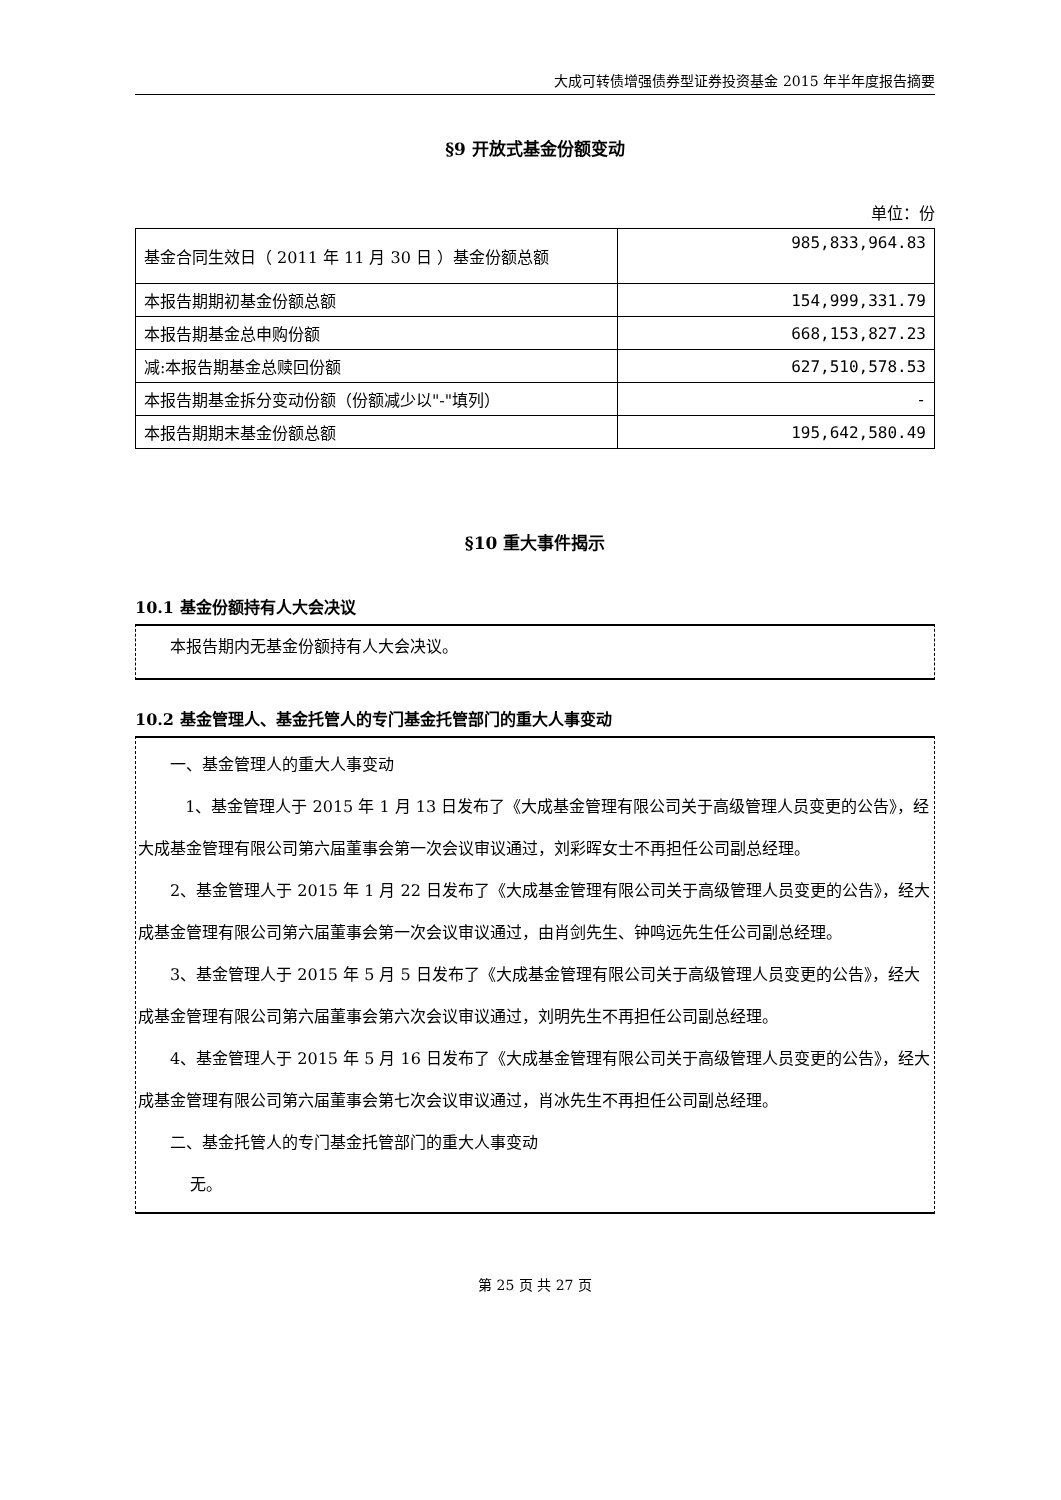大成可转债增强债券型证券投资基金 2015 年半年度报告摘要
§9 开放式基金份额变动
单位：份
| 基金合同生效日（ 2011 年 11 月 30 日 ）基金份额总额 | 985,833,964.83 |
| 本报告期期初基金份额总额 | 154,999,331.79 |
| 本报告期基金总申购份额 | 668,153,827.23 |
| 减:本报告期基金总赎回份额 | 627,510,578.53 |
| 本报告期基金拆分变动份额（份额减少以"-"填列） | - |
| 本报告期期末基金份额总额 | 195,642,580.49 |
§10 重大事件揭示
10.1 基金份额持有人大会决议
本报告期内无基金份额持有人大会决议。
10.2 基金管理人、基金托管人的专门基金托管部门的重大人事变动
一、基金管理人的重大人事变动
1、基金管理人于 2015 年 1 月 13 日发布了《大成基金管理有限公司关于高级管理人员变更的公告》，经大成基金管理有限公司第六届董事会第一次会议审议通过，刘彩晖女士不再担任公司副总经理。
2、基金管理人于 2015 年 1 月 22 日发布了《大成基金管理有限公司关于高级管理人员变更的公告》，经大成基金管理有限公司第六届董事会第一次会议审议通过，由肖剑先生、钟鸣远先生任公司副总经理。
3、基金管理人于 2015 年 5 月 5 日发布了《大成基金管理有限公司关于高级管理人员变更的公告》，经大成基金管理有限公司第六届董事会第六次会议审议通过，刘明先生不再担任公司副总经理。
4、基金管理人于 2015 年 5 月 16 日发布了《大成基金管理有限公司关于高级管理人员变更的公告》，经大成基金管理有限公司第六届董事会第七次会议审议通过，肖冰先生不再担任公司副总经理。
二、基金托管人的专门基金托管部门的重大人事变动
无。
第 25 页 共 27 页